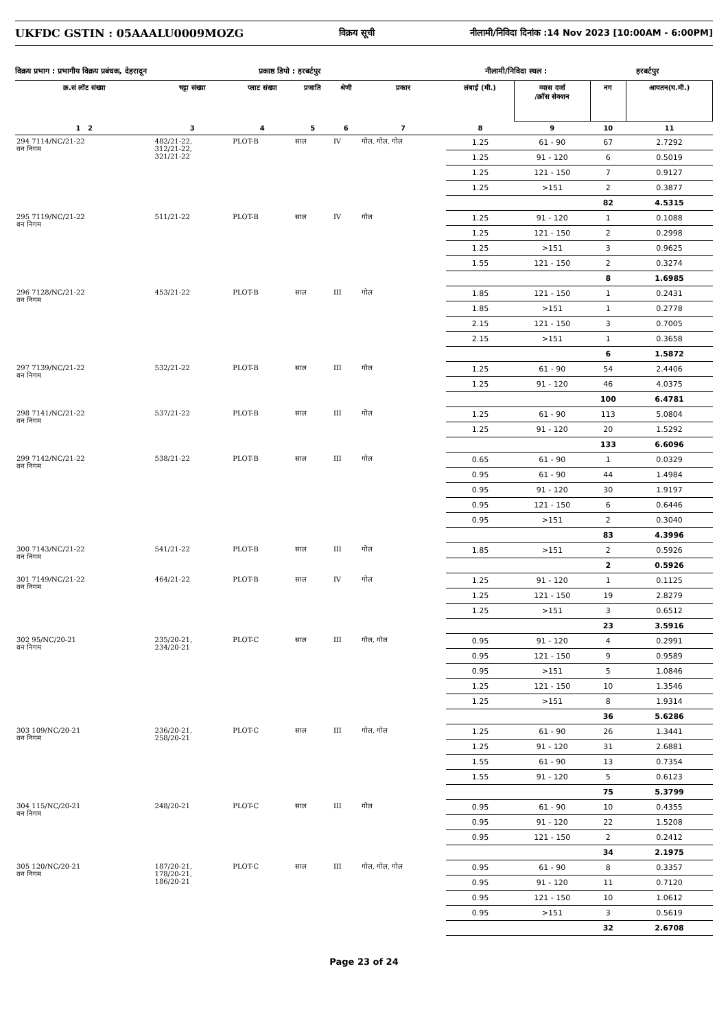UKFDC GSTIN : 05AAALU0009MOZG
विक्रय सूची नीलामी/निविदा दिनांक :14 Nov 2023 [10:00AM - 6:00PM]
विक्रय प्रभाग : प्रभागीय विक्रय प्रबंधक, देहरादून प्रकाष्ठ डिपो : हरबर्टपुर नीलामी/निविदा स्थल : हरबर्टपुर
| क्र.सं लॉट संख्या | चट्टा संख्या | प्लाट संख्या | प्रजाति | श्रेणी | प्रकार | लंबाई (मी.) | व्यास दर्जा /क्रॉस सेक्शन | नग | आयतन(घ.मी.) |
| --- | --- | --- | --- | --- | --- | --- | --- | --- | --- |
| 1 2 | 3 | 4 | 5 | 6 | 7 | 8 | 9 | 10 | 11 |
| 294 7114/NC/21-22 वन निगम | 482/21-22, 312/21-22, 321/21-22 | PLOT-B | साल | IV | गोल, गोल, गोल | 1.25 | 61 - 90 | 67 | 2.7292 |
| | | | | | | 1.25 | 91 - 120 | 6 | 0.5019 |
| | | | | | | 1.25 | 121 - 150 | 7 | 0.9127 |
| | | | | | | 1.25 | >151 | 2 | 0.3877 |
| | | | | | | | | 82 | 4.5315 |
| 295 7119/NC/21-22 वन निगम | 511/21-22 | PLOT-B | साल | IV | गोल | 1.25 | 91 - 120 | 1 | 0.1088 |
| | | | | | | 1.25 | 121 - 150 | 2 | 0.2998 |
| | | | | | | 1.25 | >151 | 3 | 0.9625 |
| | | | | | | 1.55 | 121 - 150 | 2 | 0.3274 |
| | | | | | | | | 8 | 1.6985 |
| 296 7128/NC/21-22 वन निगम | 453/21-22 | PLOT-B | साल | III | गोल | 1.85 | 121 - 150 | 1 | 0.2431 |
| | | | | | | 1.85 | >151 | 1 | 0.2778 |
| | | | | | | 2.15 | 121 - 150 | 3 | 0.7005 |
| | | | | | | 2.15 | >151 | 1 | 0.3658 |
| | | | | | | | | 6 | 1.5872 |
| 297 7139/NC/21-22 वन निगम | 532/21-22 | PLOT-B | साल | III | गोल | 1.25 | 61 - 90 | 54 | 2.4406 |
| | | | | | | 1.25 | 91 - 120 | 46 | 4.0375 |
| | | | | | | | | 100 | 6.4781 |
| 298 7141/NC/21-22 वन निगम | 537/21-22 | PLOT-B | साल | III | गोल | 1.25 | 61 - 90 | 113 | 5.0804 |
| | | | | | | 1.25 | 91 - 120 | 20 | 1.5292 |
| | | | | | | | | 133 | 6.6096 |
| 299 7142/NC/21-22 वन निगम | 538/21-22 | PLOT-B | साल | III | गोल | 0.65 | 61 - 90 | 1 | 0.0329 |
| | | | | | | 0.95 | 61 - 90 | 44 | 1.4984 |
| | | | | | | 0.95 | 91 - 120 | 30 | 1.9197 |
| | | | | | | 0.95 | 121 - 150 | 6 | 0.6446 |
| | | | | | | 0.95 | >151 | 2 | 0.3040 |
| | | | | | | | | 83 | 4.3996 |
| 300 7143/NC/21-22 वन निगम | 541/21-22 | PLOT-B | साल | III | गोल | 1.85 | >151 | 2 | 0.5926 |
| | | | | | | | | 2 | 0.5926 |
| 301 7149/NC/21-22 वन निगम | 464/21-22 | PLOT-B | साल | IV | गोल | 1.25 | 91 - 120 | 1 | 0.1125 |
| | | | | | | 1.25 | 121 - 150 | 19 | 2.8279 |
| | | | | | | 1.25 | >151 | 3 | 0.6512 |
| | | | | | | | | 23 | 3.5916 |
| 302 95/NC/20-21 वन निगम | 235/20-21, 234/20-21 | PLOT-C | साल | III | गोल, गोल | 0.95 | 91 - 120 | 4 | 0.2991 |
| | | | | | | 0.95 | 121 - 150 | 9 | 0.9589 |
| | | | | | | 0.95 | >151 | 5 | 1.0846 |
| | | | | | | 1.25 | 121 - 150 | 10 | 1.3546 |
| | | | | | | 1.25 | >151 | 8 | 1.9314 |
| | | | | | | | | 36 | 5.6286 |
| 303 109/NC/20-21 वन निगम | 236/20-21, 258/20-21 | PLOT-C | साल | III | गोल, गोल | 1.25 | 61 - 90 | 26 | 1.3441 |
| | | | | | | 1.25 | 91 - 120 | 31 | 2.6881 |
| | | | | | | 1.55 | 61 - 90 | 13 | 0.7354 |
| | | | | | | 1.55 | 91 - 120 | 5 | 0.6123 |
| | | | | | | | | 75 | 5.3799 |
| 304 115/NC/20-21 वन निगम | 248/20-21 | PLOT-C | साल | III | गोल | 0.95 | 61 - 90 | 10 | 0.4355 |
| | | | | | | 0.95 | 91 - 120 | 22 | 1.5208 |
| | | | | | | 0.95 | 121 - 150 | 2 | 0.2412 |
| | | | | | | | | 34 | 2.1975 |
| 305 120/NC/20-21 वन निगम | 187/20-21, 178/20-21, 186/20-21 | PLOT-C | साल | III | गोल, गोल, गोल | 0.95 | 61 - 90 | 8 | 0.3357 |
| | | | | | | 0.95 | 91 - 120 | 11 | 0.7120 |
| | | | | | | 0.95 | 121 - 150 | 10 | 1.0612 |
| | | | | | | 0.95 | >151 | 3 | 0.5619 |
| | | | | | | | | 32 | 2.6708 |
Page 23 of 24